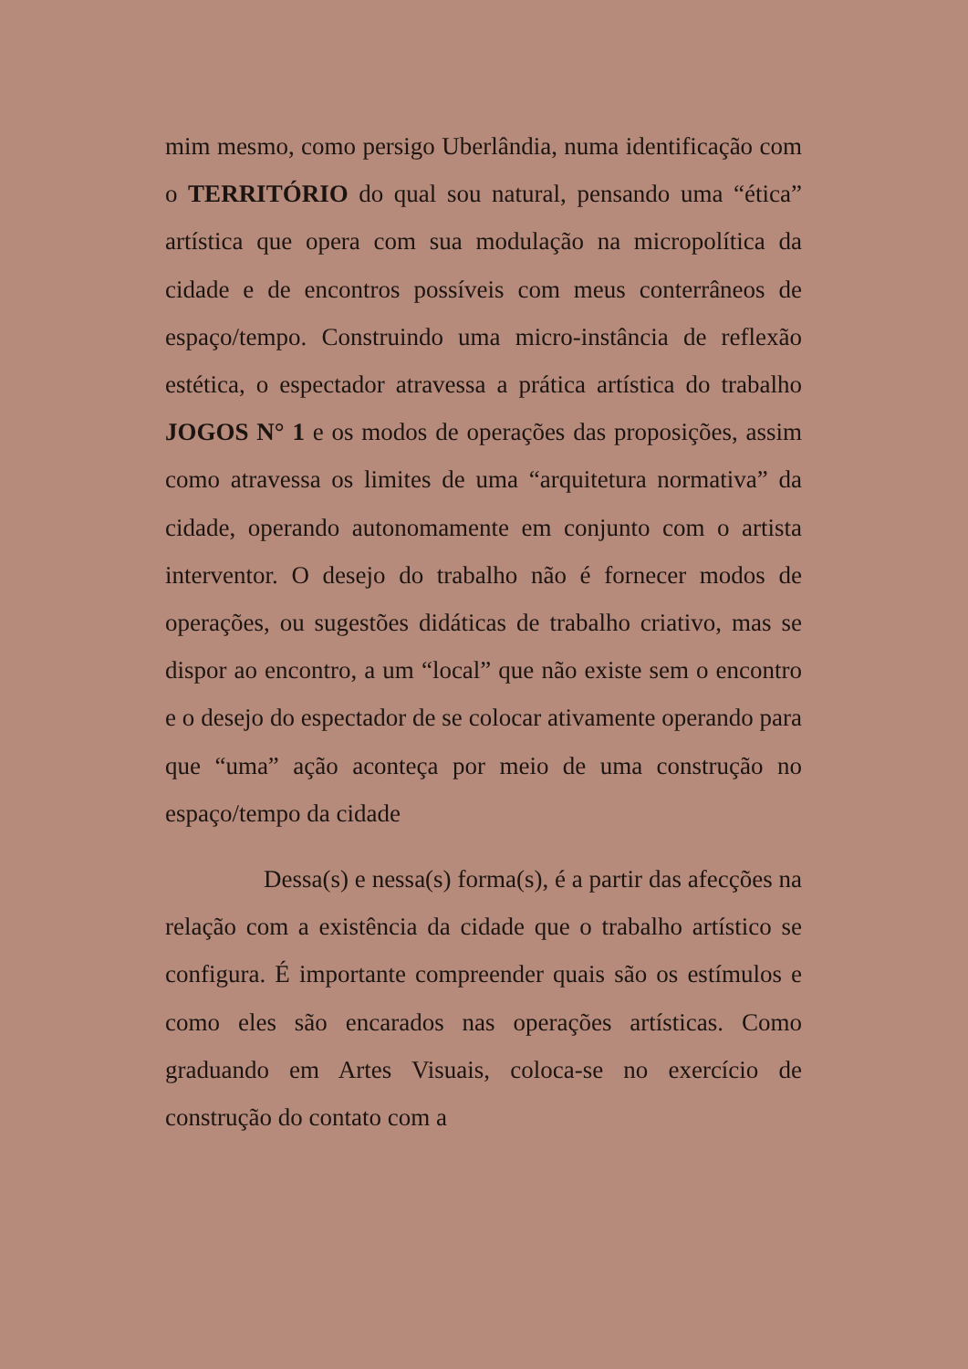mim mesmo, como persigo Uberlândia, numa identificação com o TERRITÓRIO do qual sou natural, pensando uma “ética” artística que opera com sua modulação na micropolítica da cidade e de encontros possíveis com meus conterrâneos de espaço/tempo. Construindo uma micro-instância de reflexão estética, o espectador atravessa a prática artística do trabalho JOGOS N° 1 e os modos de operações das proposições, assim como atravessa os limites de uma “arquitetura normativa” da cidade, operando autonomamente em conjunto com o artista interventor. O desejo do trabalho não é fornecer modos de operações, ou sugestões didáticas de trabalho criativo, mas se dispor ao encontro, a um “local” que não existe sem o encontro e o desejo do espectador de se colocar ativamente operando para que “uma” ação aconteça por meio de uma construção no espaço/tempo da cidade
Dessa(s) e nessa(s) forma(s), é a partir das afecções na relação com a existência da cidade que o trabalho artístico se configura. É importante compreender quais são os estímulos e como eles são encarados nas operações artísticas. Como graduando em Artes Visuais, coloca-se no exercício de construção do contato com a